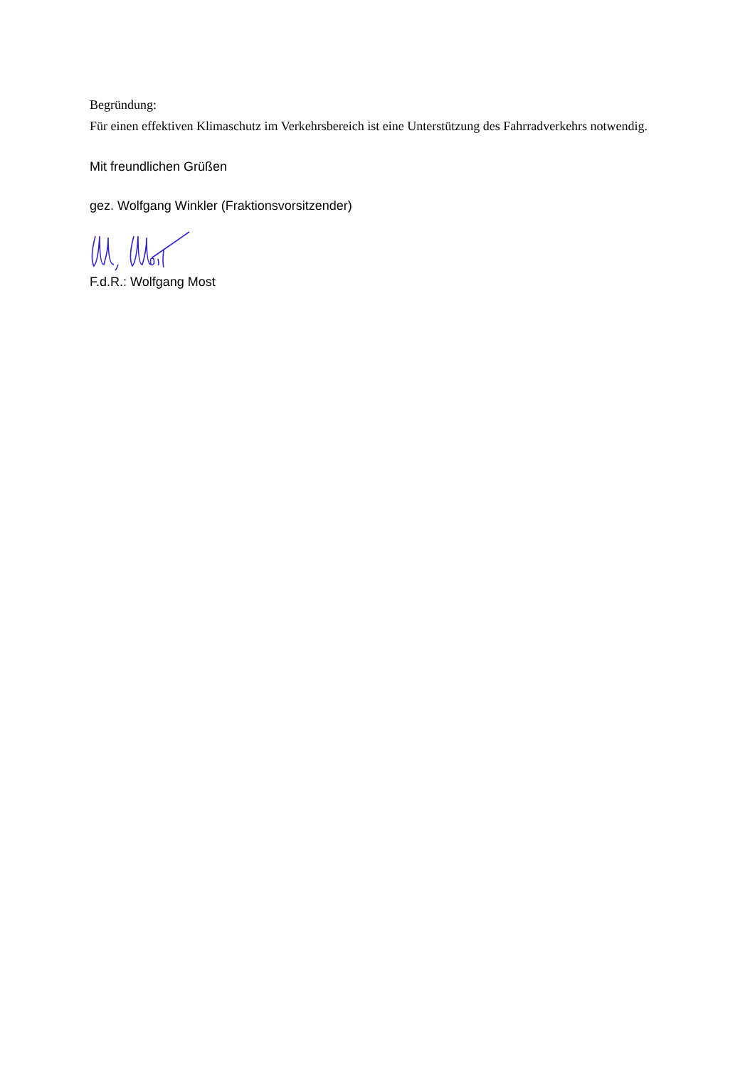Begründung:
Für einen effektiven Klimaschutz im Verkehrsbereich ist eine Unterstützung des Fahrradverkehrs notwendig.
Mit freundlichen Grüßen
gez. Wolfgang Winkler (Fraktionsvorsitzender)
F.d.R.: Wolfgang Most